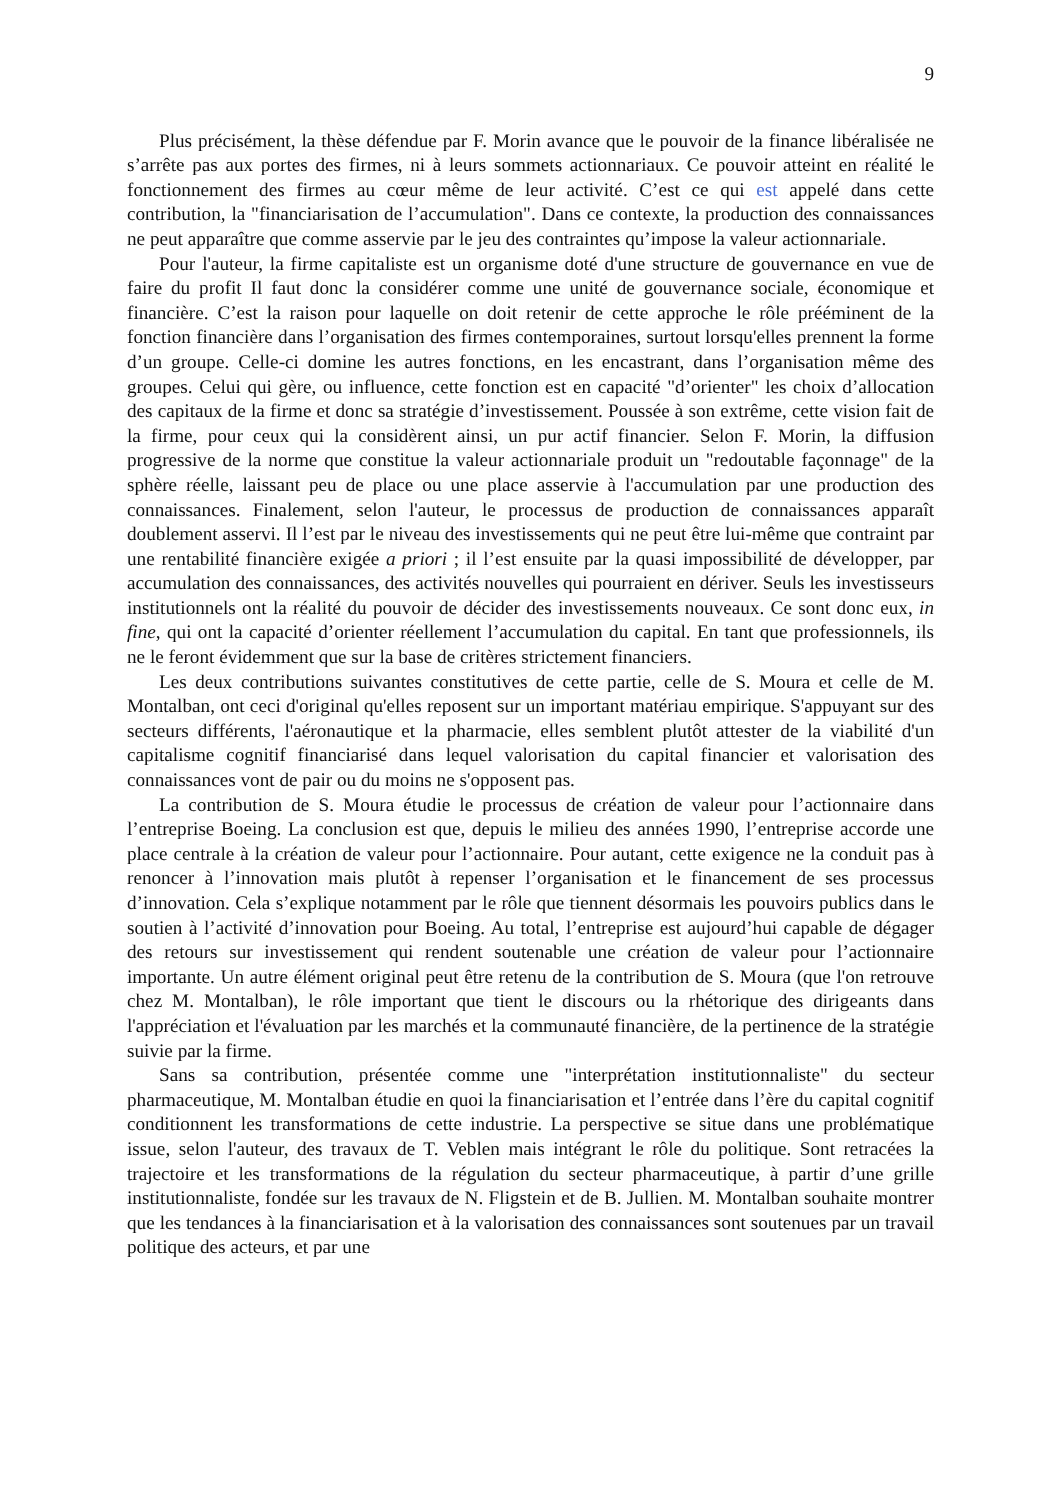9
Plus précisément, la thèse défendue par F. Morin avance que le pouvoir de la finance libéralisée ne s’arrête pas aux portes des firmes, ni à leurs sommets actionnariaux. Ce pouvoir atteint en réalité le fonctionnement des firmes au cœur même de leur activité. C’est ce qui est appelé dans cette contribution, la "financiarisation de l’accumulation". Dans ce contexte, la production des connaissances ne peut apparaître que comme asservie par le jeu des contraintes qu’impose la valeur actionnariale.
Pour l'auteur, la firme capitaliste est un organisme doté d'une structure de gouvernance en vue de faire du profit Il faut donc la considérer comme une unité de gouvernance sociale, économique et financière. C’est la raison pour laquelle on doit retenir de cette approche le rôle prééminent de la fonction financière dans l’organisation des firmes contemporaines, surtout lorsqu'elles prennent la forme d’un groupe. Celle-ci domine les autres fonctions, en les encastrant, dans l’organisation même des groupes. Celui qui gère, ou influence, cette fonction est en capacité "d’orienter" les choix d’allocation des capitaux de la firme et donc sa stratégie d’investissement. Poussée à son extrême, cette vision fait de la firme, pour ceux qui la considèrent ainsi, un pur actif financier. Selon F. Morin, la diffusion progressive de la norme que constitue la valeur actionnariale produit un "redoutable façonnage" de la sphère réelle, laissant peu de place ou une place asservie à l'accumulation par une production des connaissances. Finalement, selon l'auteur, le processus de production de connaissances apparaît doublement asservi. Il l’est par le niveau des investissements qui ne peut être lui-même que contraint par une rentabilité financière exigée a priori ; il l’est ensuite par la quasi impossibilité de développer, par accumulation des connaissances, des activités nouvelles qui pourraient en dériver. Seuls les investisseurs institutionnels ont la réalité du pouvoir de décider des investissements nouveaux. Ce sont donc eux, in fine, qui ont la capacité d’orienter réellement l’accumulation du capital. En tant que professionnels, ils ne le feront évidemment que sur la base de critères strictement financiers.
Les deux contributions suivantes constitutives de cette partie, celle de S. Moura et celle de M. Montalban, ont ceci d'original qu'elles reposent sur un important matériau empirique. S'appuyant sur des secteurs différents, l'aéronautique et la pharmacie, elles semblent plutôt attester de la viabilité d'un capitalisme cognitif financiarisé dans lequel valorisation du capital financier et valorisation des connaissances vont de pair ou du moins ne s'opposent pas.
La contribution de S. Moura étudie le processus de création de valeur pour l’actionnaire dans l’entreprise Boeing. La conclusion est que, depuis le milieu des années 1990, l’entreprise accorde une place centrale à la création de valeur pour l’actionnaire. Pour autant, cette exigence ne la conduit pas à renoncer à l’innovation mais plutôt à repenser l’organisation et le financement de ses processus d’innovation. Cela s’explique notamment par le rôle que tiennent désormais les pouvoirs publics dans le soutien à l’activité d’innovation pour Boeing. Au total, l’entreprise est aujourd’hui capable de dégager des retours sur investissement qui rendent soutenable une création de valeur pour l’actionnaire importante. Un autre élément original peut être retenu de la contribution de S. Moura (que l'on retrouve chez M. Montalban), le rôle important que tient le discours ou la rhétorique des dirigeants dans l'appréciation et l'évaluation par les marchés et la communauté financière, de la pertinence de la stratégie suivie par la firme.
Sans sa contribution, présentée comme une "interprétation institutionnaliste" du secteur pharmaceutique, M. Montalban étudie en quoi la financiarisation et l’entrée dans l’ère du capital cognitif conditionnent les transformations de cette industrie. La perspective se situe dans une problématique issue, selon l'auteur, des travaux de T. Veblen mais intégrant le rôle du politique. Sont retracées la trajectoire et les transformations de la régulation du secteur pharmaceutique, à partir d’une grille institutionnaliste, fondée sur les travaux de N. Fligstein et de B. Jullien. M. Montalban souhaite montrer que les tendances à la financiarisation et à la valorisation des connaissances sont soutenues par un travail politique des acteurs, et par une